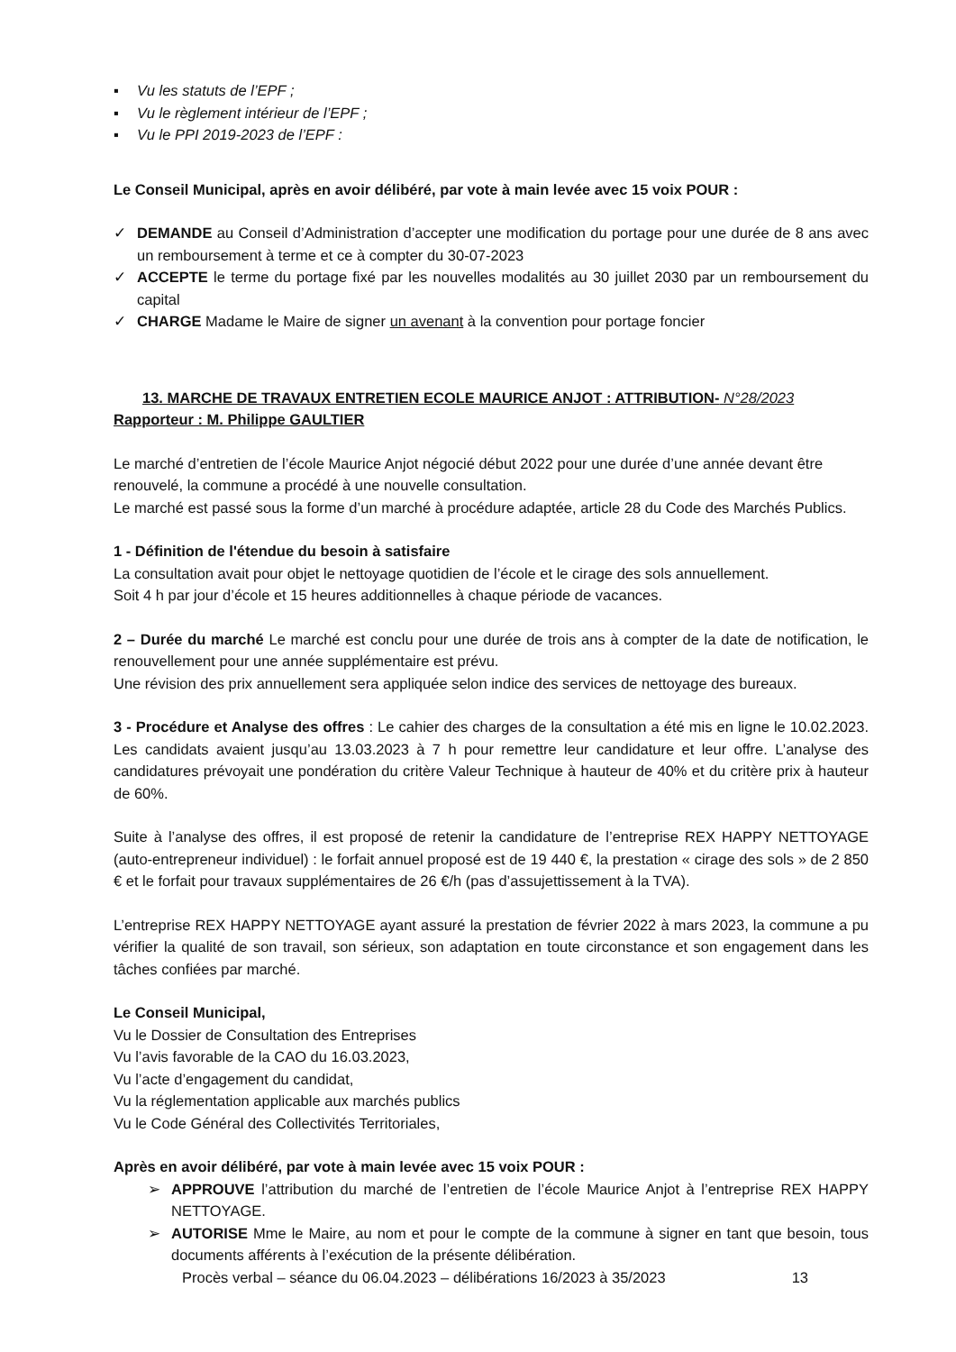▪ Vu les statuts de l’EPF ;
▪ Vu le règlement intérieur de l’EPF ;
▪ Vu le PPI 2019-2023 de l’EPF :
Le Conseil Municipal, après en avoir délibéré, par vote à main levée avec 15 voix POUR :
✓ DEMANDE au Conseil d’Administration d’accepter une modification du portage pour une durée de 8 ans avec un remboursement à terme et ce à compter du 30-07-2023
✓ ACCEPTE le terme du portage fixé par les nouvelles modalités au 30 juillet 2030 par un remboursement du capital
✓ CHARGE Madame le Maire de signer un avenant à la convention pour portage foncier
13. MARCHE DE TRAVAUX ENTRETIEN ECOLE MAURICE ANJOT : ATTRIBUTION- N°28/2023
Rapporteur : M. Philippe GAULTIER
Le marché d’entretien de l’école Maurice Anjot négocié début 2022 pour une durée d’une année devant être renouvelé, la commune a procédé à une nouvelle consultation.
Le marché est passé sous la forme d’un marché à procédure adaptée, article 28 du Code des Marchés Publics.
1 - Définition de l'étendue du besoin à satisfaire
La consultation avait pour objet le nettoyage quotidien de l’école et le cirage des sols annuellement.
Soit 4 h par jour d’école et 15 heures additionnelles à chaque période de vacances.
2 – Durée du marché Le marché est conclu pour une durée de trois ans à compter de la date de notification, le renouvellement pour une année supplémentaire est prévu.
Une révision des prix annuellement sera appliquée selon indice des services de nettoyage des bureaux.
3 - Procédure et Analyse des offres : Le cahier des charges de la consultation a été mis en ligne le 10.02.2023. Les candidats avaient jusqu’au 13.03.2023 à 7 h pour remettre leur candidature et leur offre. L’analyse des candidatures prévoyait une pondération du critère Valeur Technique à hauteur de 40% et du critère prix à hauteur de 60%.
Suite à l’analyse des offres, il est proposé de retenir la candidature de l’entreprise REX HAPPY NETTOYAGE (auto-entrepreneur individuel) : le forfait annuel proposé est de 19 440 €, la prestation « cirage des sols » de 2 850 € et le forfait pour travaux supplémentaires de 26 €/h (pas d’assujettissement à la TVA).
L’entreprise REX HAPPY NETTOYAGE ayant assuré la prestation de février 2022 à mars 2023, la commune a pu vérifier la qualité de son travail, son sérieux, son adaptation en toute circonstance et son engagement dans les tâches confiées par marché.
Le Conseil Municipal,
Vu le Dossier de Consultation des Entreprises
Vu l’avis favorable de la CAO du 16.03.2023,
Vu l’acte d’engagement du candidat,
Vu la réglementation applicable aux marchés publics
Vu le Code Général des Collectivités Territoriales,
Après en avoir délibéré, par vote à main levée avec 15 voix POUR :
➢ APPROUVE l’attribution du marché de l’entretien de l’école Maurice Anjot à l’entreprise REX HAPPY NETTOYAGE.
➢ AUTORISE Mme le Maire, au nom et pour le compte de la commune à signer en tant que besoin, tous documents afférents à l’exécution de la présente délibération.
Procès verbal – séance du 06.04.2023 – délibérations 16/2023 à 35/2023 13